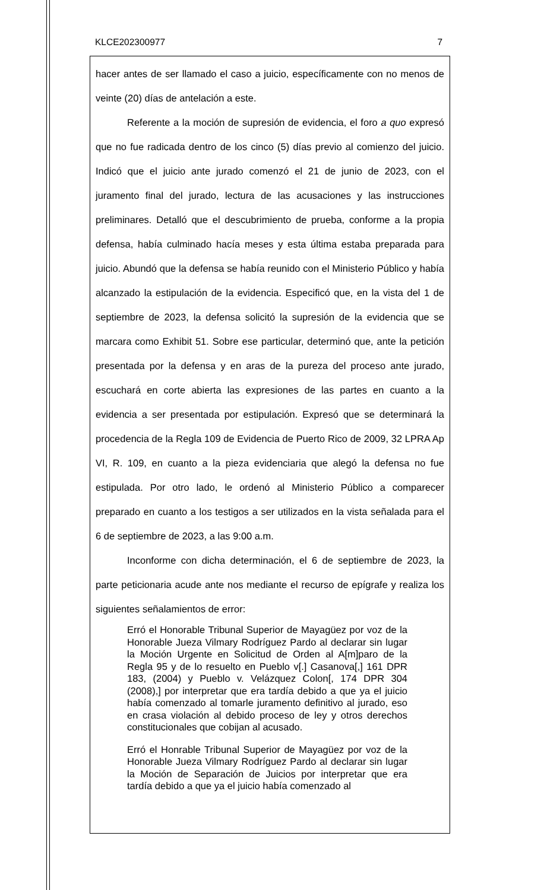KLCE202300977 7
hacer antes de ser llamado el caso a juicio, específicamente con no menos de veinte (20) días de antelación a este.
Referente a la moción de supresión de evidencia, el foro a quo expresó que no fue radicada dentro de los cinco (5) días previo al comienzo del juicio. Indicó que el juicio ante jurado comenzó el 21 de junio de 2023, con el juramento final del jurado, lectura de las acusaciones y las instrucciones preliminares. Detalló que el descubrimiento de prueba, conforme a la propia defensa, había culminado hacía meses y esta última estaba preparada para juicio. Abundó que la defensa se había reunido con el Ministerio Público y había alcanzado la estipulación de la evidencia. Especificó que, en la vista del 1 de septiembre de 2023, la defensa solicitó la supresión de la evidencia que se marcara como Exhibit 51. Sobre ese particular, determinó que, ante la petición presentada por la defensa y en aras de la pureza del proceso ante jurado, escuchará en corte abierta las expresiones de las partes en cuanto a la evidencia a ser presentada por estipulación. Expresó que se determinará la procedencia de la Regla 109 de Evidencia de Puerto Rico de 2009, 32 LPRA Ap VI, R. 109, en cuanto a la pieza evidenciaria que alegó la defensa no fue estipulada. Por otro lado, le ordenó al Ministerio Público a comparecer preparado en cuanto a los testigos a ser utilizados en la vista señalada para el 6 de septiembre de 2023, a las 9:00 a.m.
Inconforme con dicha determinación, el 6 de septiembre de 2023, la parte peticionaria acude ante nos mediante el recurso de epígrafe y realiza los siguientes señalamientos de error:
Erró el Honorable Tribunal Superior de Mayagüez por voz de la Honorable Jueza Vilmary Rodríguez Pardo al declarar sin lugar la Moción Urgente en Solicitud de Orden al A[m]paro de la Regla 95 y de lo resuelto en Pueblo v[.] Casanova[,] 161 DPR 183, (2004) y Pueblo v. Velázquez Colon[, 174 DPR 304 (2008),] por interpretar que era tardía debido a que ya el juicio había comenzado al tomarle juramento definitivo al jurado, eso en crasa violación al debido proceso de ley y otros derechos constitucionales que cobijan al acusado.
Erró el Honrable Tribunal Superior de Mayagüez por voz de la Honorable Jueza Vilmary Rodríguez Pardo al declarar sin lugar la Moción de Separación de Juicios por interpretar que era tardía debido a que ya el juicio había comenzado al